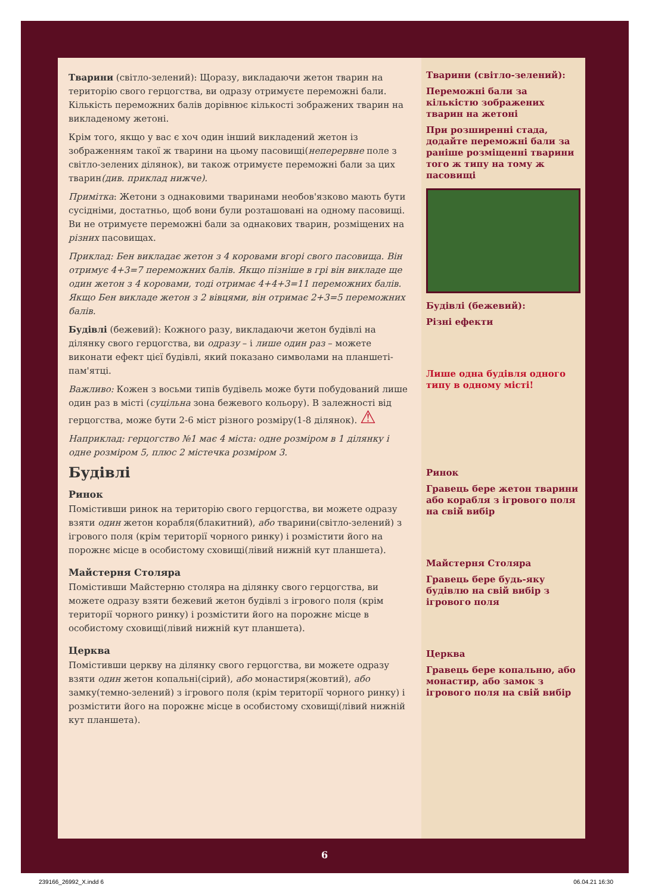Тварини (світло-зелений): Щоразу, викладаючи жетон тварин на територію свого герцогства, ви одразу отримуєте переможні бали. Кількість переможних балів дорівнює кількості зображених тварин на викладеному жетоні.
Крім того, якщо у вас є хоч один інший викладений жетон із зображенням такої ж тварини на цьому пасовищі(неперервне поле з світло-зелених ділянок), ви також отримуєте переможні бали за цих тварин(див. приклад нижче).
Примітка: Жетони з однаковими тваринами необов'язково мають бути сусідніми, достатньо, щоб вони були розташовані на одному пасовищі. Ви не отримуєте переможні бали за однакових тварин, розміщених на різних пасовищах.
Приклад: Бен викладає жетон з 4 коровами вгорі свого пасовища. Він отримує 4+3=7 переможних балів. Якщо пізніше в грі він викладе ще один жетон з 4 коровами, тоді отримає 4+4+3=11 переможних балів. Якщо Бен викладе жетон з 2 вівцями, він отримає 2+3=5 переможних балів.
Будівлі (бежевий): Кожного разу, викладаючи жетон будівлі на ділянку свого герцогства, ви одразу – і лише один раз – можете виконати ефект цієї будівлі, який показано символами на планшеті-пам'ятці.
Важливо: Кожен з восьми типів будівель може бути побудований лише один раз в місті (суцільна зона бежевого кольору). В залежності від герцогства, може бути 2-6 міст різного розміру(1-8 ділянок). ⚠
Наприклад: герцогство №1 має 4 міста: одне розміром в 1 ділянку і одне розміром 5, плюс 2 містечка розміром 3.
Будівлі
Ринок
Помістивши ринок на територію свого герцогства, ви можете одразу взяти один жетон корабля(блакитний), або тварини(світло-зелений) з ігрового поля (крім території чорного ринку) і розмістити його на порожнє місце в особистому сховищі(лівий нижній кут планшета).
Майстерня Столяра
Помістивши Майстерню столяра на ділянку свого герцогства, ви можете одразу взяти бежевий жетон будівлі з ігрового поля (крім території чорного ринку) і розмістити його на порожнє місце в особистому сховищі(лівий нижній кут планшета).
Церква
Помістивши церкву на ділянку свого герцогства, ви можете одразу взяти один жетон копальні(сірий), або монастиря(жовтий), або замку(темно-зелений) з ігрового поля (крім території чорного ринку) і розмістити його на порожнє місце в особистому сховищі(лівий нижній кут планшета).
Тварини (світло-зелений):
Переможні бали за кількістю зображених тварин на жетоні
При розширенні стада, додайте переможні бали за раніше розміщенні тварини того ж типу на тому ж пасовищі
Будівлі (бежевий):
Різні ефекти
Лише одна будівля одного типу в одному місті!
Ринок
Гравець бере жетон тварини або корабля з ігрового поля на свій вибір
Майстерня Столяра
Гравець бере будь-яку будівлю на свій вибір з ігрового поля
Церква
Гравець бере копальню, або монастир, або замок з ігрового поля на свій вибір
6
239166_26992_X.indd 6 06.04.21 16:30